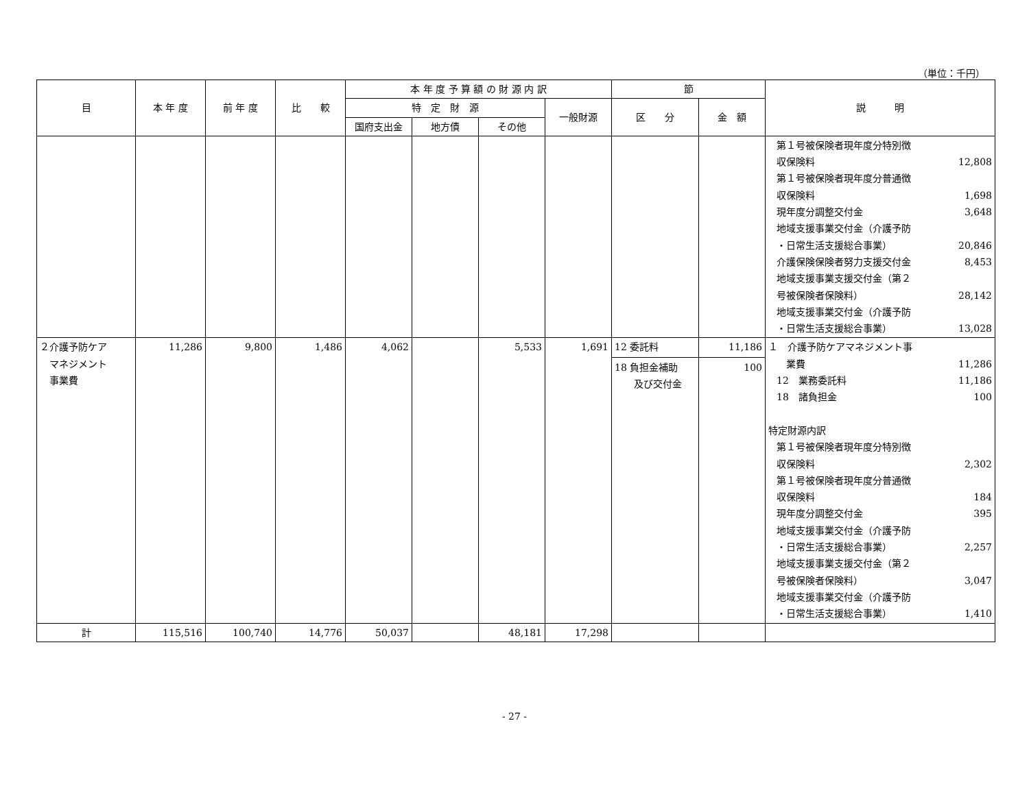（単位：千円）
| 目 | 本 年 度 | 前 年 度 | 比 較 | 本 年 度 予 算 額 の 財 源 内 訳 | | | | 節 | | 説 明 |
| --- | --- | --- | --- | --- | --- | --- | --- | --- | --- | --- |
| | | | | 特 定 財 源 | | | 一般財源 | 区 分 | 金 額 | |
| | | | | 国府支出金 | 地方債 | その他 | | | | |
| | | | | | | | | | | 第１号被保険者現年度分特別徴 収保険料 12,808 第１号被保険者現年度分普通徴 収保険料 1,698 現年度分調整交付金 3,648 地域支援事業交付金（介護予防 ・日常生活支援総合事業） 20,846 介護保険保険者努力支援交付金 8,453 地域支援事業支援交付金（第２ 号被保険者保険料） 28,142 地域支援事業交付金（介護予防 ・日常生活支援総合事業） 13,028 |
| ２介護予防ケア マネジメント 事業費 | 11,286 | 9,800 | 1,486 | 4,062 | | 5,533 | 1,691 | 12 委託料 18 負担金補助 及び交付金 | 11,186 100 | １ 介護予防ケアマネジメント事 業費 11,286 12 業務委託料 11,186 18 諸負担金 100 特定財源内訳 第１号被保険者現年度分特別徴 収保険料 2,302 第１号被保険者現年度分普通徴 収保険料 184 現年度分調整交付金 395 地域支援事業交付金（介護予防 ・日常生活支援総合事業） 2,257 地域支援事業支援交付金（第２ 号被保険者保険料） 3,047 地域支援事業交付金（介護予防 ・日常生活支援総合事業） 1,410 |
| 計 | 115,516 | 100,740 | 14,776 | 50,037 | | 48,181 | 17,298 | | | |
- 27 -